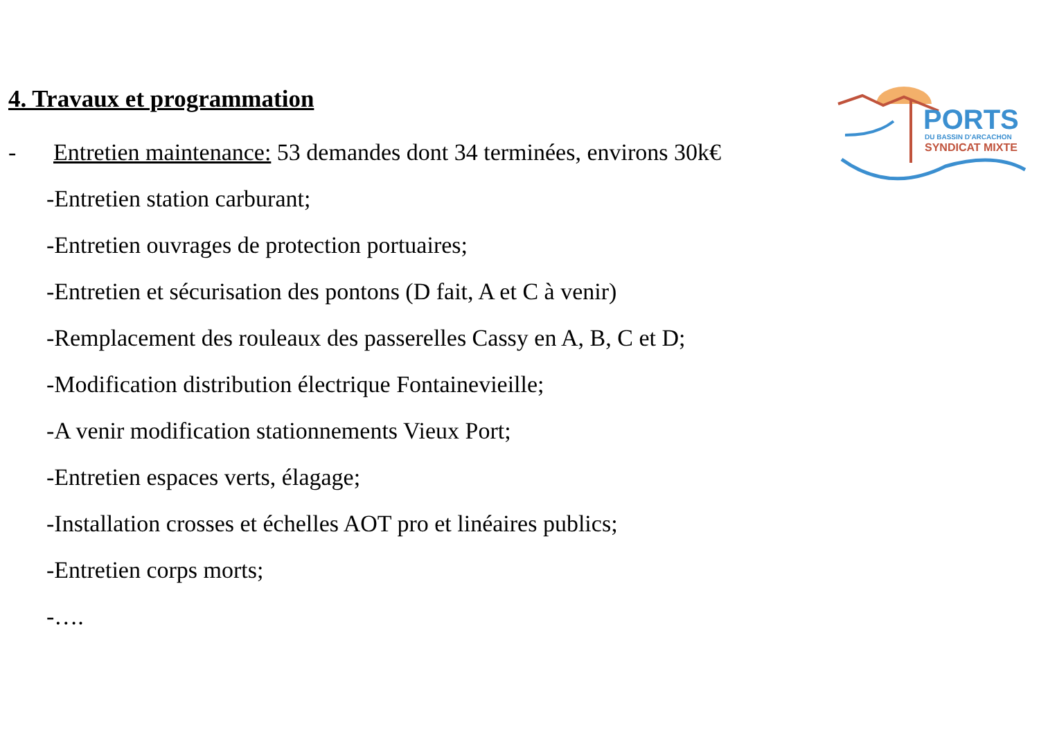PORTS
DU BASSIN D'ARCACHON
SYNDICAT MIXTE
4. Travaux et programmation
- Entretien maintenance: 53 demandes dont 34 terminées, environs 30k€
-Entretien station carburant;
-Entretien ouvrages de protection portuaires;
-Entretien et sécurisation des pontons (D fait, A et C à venir)
-Remplacement des rouleaux des passerelles Cassy en A, B, C et D;
-Modification distribution électrique Fontainevieille;
-A venir modification stationnements Vieux Port;
-Entretien espaces verts, élagage;
-Installation crosses et échelles AOT pro et linéaires publics;
-Entretien corps morts;
-….